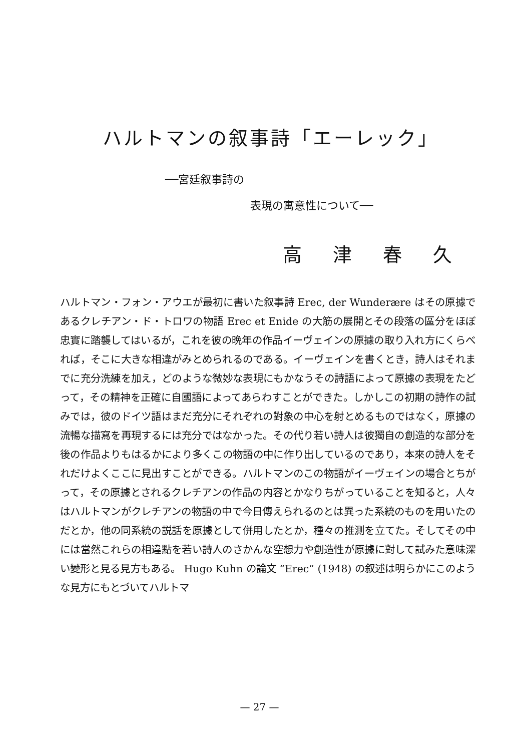ハルトマンの叙事詩「エーレック」
──宮廷叙事詩の
表現の寓意性について──
高 津 春 久
ハルトマン・フォン・アウエが最初に書いた叙事詩 Erec, der Wunderære はその原據であるクレチアン・ド・トロワの物語 Erec et Enide の大筋の展開とその段落の區分をほぼ忠實に踏襲してはいるが，これを彼の晩年の作品イーヴェインの原據の取り入れ方にくらべれば，そこに大きな相違がみとめられるのである。イーヴェインを書くとき，詩人はそれまでに充分洗練を加え，どのような微妙な表現にもかなうその詩語によって原據の表現をたどって，その精神を正確に自國語によってあらわすことができた。しかしこの初期の詩作の試みでは，彼のドイツ語はまだ充分にそれぞれの對象の中心を射とめるものではなく，原據の流暢な描寫を再現するには充分ではなかった。その代り若い詩人は彼獨自の創造的な部分を後の作品よりもはるかにより多くこの物語の中に作り出しているのであり，本來の詩人をそれだけよくここに見出すことができる。ハルトマンのこの物語がイーヴェインの場合とちがって，その原據とされるクレチアンの作品の内容とかなりちがっていることを知ると，人々はハルトマンがクレチアンの物語の中で今日傳えられるのとは異った系統のものを用いたのだとか，他の同系統の説話を原據として併用したとか，種々の推測を立てた。そしてその中には當然これらの相違點を若い詩人のさかんな空想力や創造性が原據に對して試みた意味深い變形と見る見方もある。 Hugo Kuhn の論文 “Erec” (1948) の叙述は明らかにこのような見方にもとづいてハルトマ
— 27 —